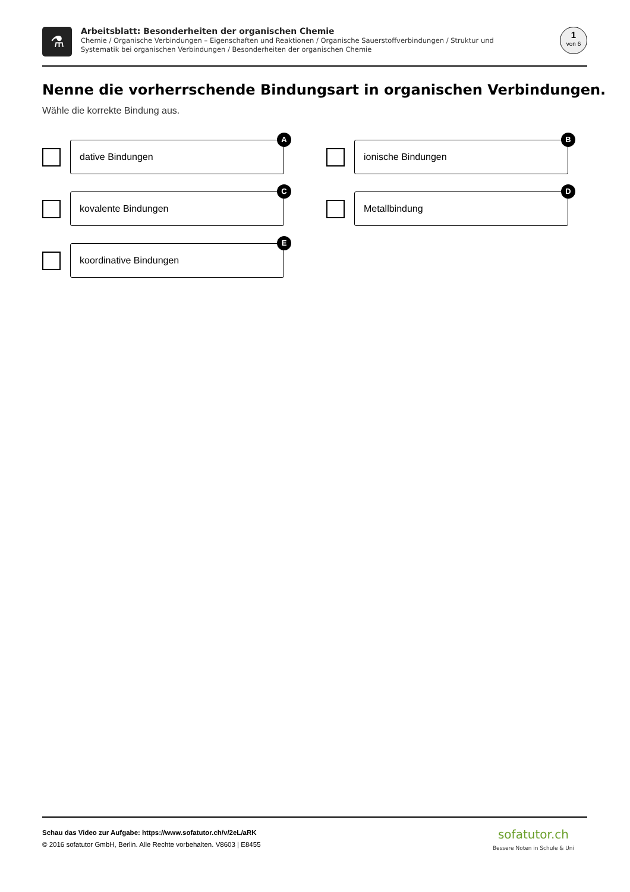⚗
Arbeitsblatt: Besonderheiten der organischen Chemie
Chemie / Organische Verbindungen – Eigenschaften und Reaktionen / Organische Sauerstoffverbindungen / Struktur und Systematik bei organischen Verbindungen / Besonderheiten der organischen Chemie
1
von 6
Nenne die vorherrschende Bindungsart in organischen Verbindungen.
Wähle die korrekte Bindung aus.
dative Bindungen
A
ionische Bindungen
B
kovalente Bindungen
C
Metallbindung
D
koordinative Bindungen
E
Schau das Video zur Aufgabe: https://www.sofatutor.ch/v/2eL/aRK
© 2016 sofatutor GmbH, Berlin. Alle Rechte vorbehalten. V8603 | E8455
sofatutor.ch
Bessere Noten in Schule & Uni